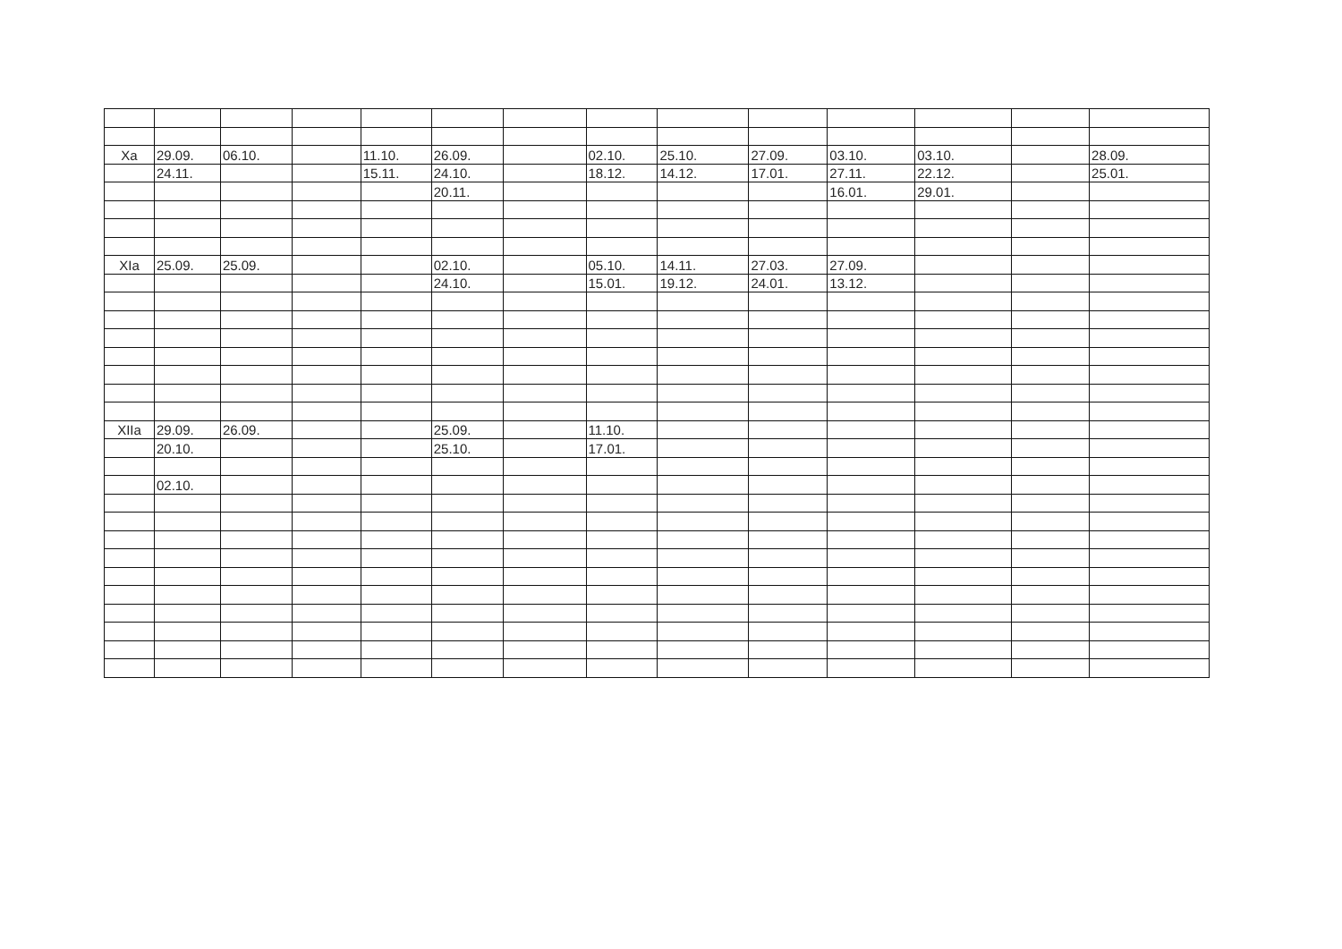| Xa | 29.09. | 06.10. | | 11.10. | 26.09. | | 02.10. | 25.10. | 27.09. | 03.10. | 03.10. | | 28.09. |
| | 24.11. | | | 15.11. | 24.10. | | 18.12. | 14.12. | 17.01. | 27.11. | 22.12. | | 25.01. |
| | | | | | 20.11. | | | | | 16.01. | 29.01. | | |
| XIa | 25.09. | 25.09. | | | 02.10. | | 05.10. | 14.11. | 27.03. | 27.09. | | | |
| | | | | | 24.10. | | 15.01. | 19.12. | 24.01. | 13.12. | | | |
| XIIa | 29.09. | 26.09. | | | 25.09. | | 11.10. | | | | | | |
| | 20.10. | | | | 25.10. | | 17.01. | | | | | | |
| | 02.10. | | | | | | | | | | | | |